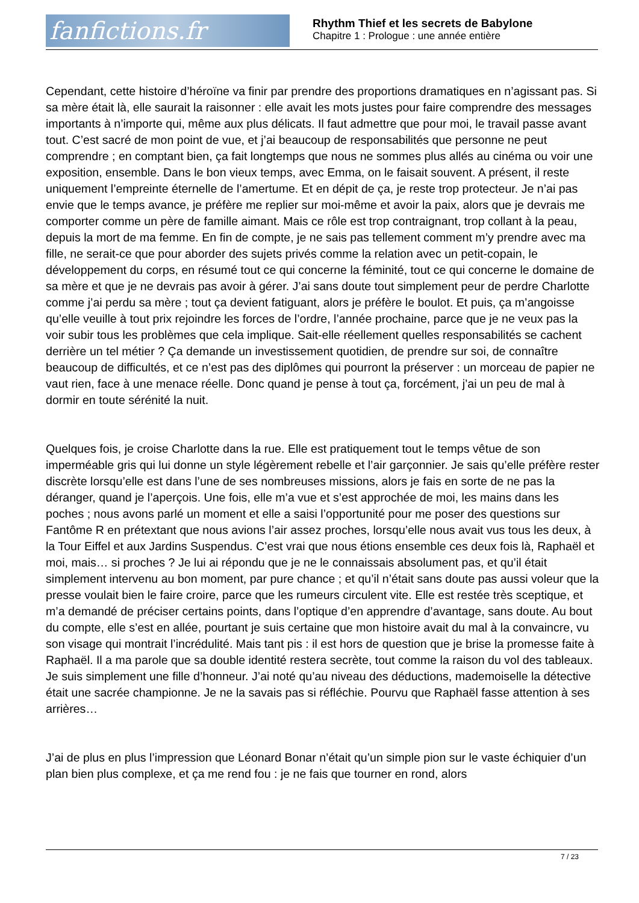fanfictions.fr
Rhythm Thief et les secrets de Babylone
Chapitre 1 : Prologue : une année entière
Cependant, cette histoire d’héroïne va finir par prendre des proportions dramatiques en n’agissant pas. Si sa mère était là, elle saurait la raisonner : elle avait les mots justes pour faire comprendre des messages importants à n’importe qui, même aux plus délicats. Il faut admettre que pour moi, le travail passe avant tout. C’est sacré de mon point de vue, et j’ai beaucoup de responsabilités que personne ne peut comprendre ; en comptant bien, ça fait longtemps que nous ne sommes plus allés au cinéma ou voir une exposition, ensemble. Dans le bon vieux temps, avec Emma, on le faisait souvent. A présent, il reste uniquement l’empreinte éternelle de l’amertume. Et en dépit de ça, je reste trop protecteur. Je n’ai pas envie que le temps avance, je préfère me replier sur moi-même et avoir la paix, alors que je devrais me comporter comme un père de famille aimant. Mais ce rôle est trop contraignant, trop collant à la peau, depuis la mort de ma femme. En fin de compte, je ne sais pas tellement comment m’y prendre avec ma fille, ne serait-ce que pour aborder des sujets privés comme la relation avec un petit-copain, le développement du corps, en résumé tout ce qui concerne la féminité, tout ce qui concerne le domaine de sa mère et que je ne devrais pas avoir à gérer. J’ai sans doute tout simplement peur de perdre Charlotte comme j’ai perdu sa mère ; tout ça devient fatiguant, alors je préfère le boulot. Et puis, ça m’angoisse qu’elle veuille à tout prix rejoindre les forces de l’ordre, l’année prochaine, parce que je ne veux pas la voir subir tous les problèmes que cela implique. Sait-elle réellement quelles responsabilités se cachent derrière un tel métier ? Ça demande un investissement quotidien, de prendre sur soi, de connaître beaucoup de difficultés, et ce n’est pas des diplômes qui pourront la préserver : un morceau de papier ne vaut rien, face à une menace réelle. Donc quand je pense à tout ça, forcément, j’ai un peu de mal à dormir en toute sérénité la nuit.
Quelques fois, je croise Charlotte dans la rue. Elle est pratiquement tout le temps vêtue de son imperméable gris qui lui donne un style légèrement rebelle et l’air garçonnier. Je sais qu’elle préfère rester discrète lorsqu’elle est dans l’une de ses nombreuses missions, alors je fais en sorte de ne pas la déranger, quand je l’aperçois. Une fois, elle m’a vue et s’est approchée de moi, les mains dans les poches ; nous avons parlé un moment et elle a saisi l’opportunité pour me poser des questions sur Fantôme R en prétextant que nous avions l’air assez proches, lorsqu’elle nous avait vus tous les deux, à la Tour Eiffel et aux Jardins Suspendus. C’est vrai que nous étions ensemble ces deux fois là, Raphaël et moi, mais… si proches ? Je lui ai répondu que je ne le connaissais absolument pas, et qu’il était simplement intervenu au bon moment, par pure chance ; et qu’il n’était sans doute pas aussi voleur que la presse voulait bien le faire croire, parce que les rumeurs circulent vite. Elle est restée très sceptique, et m’a demandé de préciser certains points, dans l’optique d’en apprendre d’avantage, sans doute. Au bout du compte, elle s’est en allée, pourtant je suis certaine que mon histoire avait du mal à la convaincre, vu son visage qui montrait l’incrédulité. Mais tant pis : il est hors de question que je brise la promesse faite à Raphaël. Il a ma parole que sa double identité restera secrète, tout comme la raison du vol des tableaux. Je suis simplement une fille d’honneur. J’ai noté qu’au niveau des déductions, mademoiselle la détective était une sacrée championne. Je ne la savais pas si réfléchie. Pourvu que Raphaël fasse attention à ses arrières…
J’ai de plus en plus l’impression que Léonard Bonar n’était qu’un simple pion sur le vaste échiquier d’un plan bien plus complexe, et ça me rend fou : je ne fais que tourner en rond, alors
7 / 23